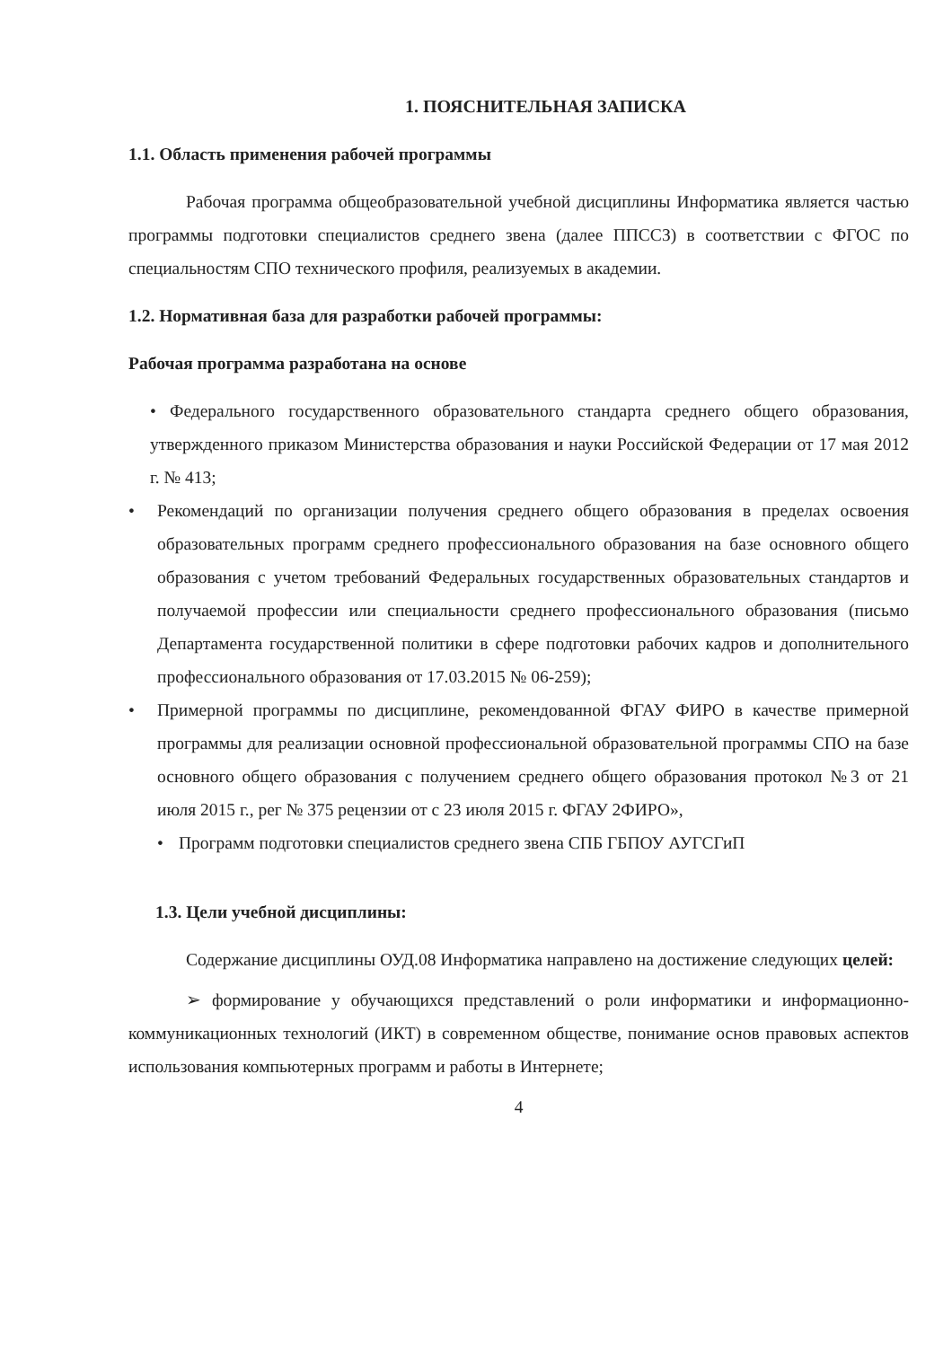1. ПОЯСНИТЕЛЬНАЯ ЗАПИСКА
1.1. Область применения рабочей программы
Рабочая программа общеобразовательной учебной дисциплины Информатика является частью программы подготовки специалистов среднего звена (далее ППССЗ) в соответствии с ФГОС по специальностям СПО технического профиля, реализуемых в академии.
1.2. Нормативная база для разработки рабочей программы:
Рабочая программа разработана на основе
• Федерального государственного образовательного стандарта среднего общего образования, утвержденного приказом Министерства образования и науки Российской Федерации от 17 мая 2012 г. № 413;
• Рекомендаций по организации получения среднего общего образования в пределах освоения образовательных программ среднего профессионального образования на базе основного общего образования с учетом требований Федеральных государственных образовательных стандартов и получаемой профессии или специальности среднего профессионального образования (письмо Департамента государственной политики в сфере подготовки рабочих кадров и дополнительного профессионального образования от 17.03.2015 № 06-259);
• Примерной программы по дисциплине, рекомендованной ФГАУ ФИРО в качестве примерной программы для реализации основной профессиональной образовательной программы СПО на базе основного общего образования с получением среднего общего образования протокол №3 от 21 июля 2015 г., рег № 375 рецензии от с 23 июля 2015 г. ФГАУ 2ФИРО»,
• Программ подготовки специалистов среднего звена СПБ ГБПОУ АУГСГиП
1.3. Цели учебной дисциплины:
Содержание дисциплины ОУД.08 Информатика направлено на достижение следующих целей:
➢ формирование у обучающихся представлений о роли информатики и информационно-коммуникационных технологий (ИКТ) в современном обществе, понимание основ правовых аспектов использования компьютерных программ и работы в Интернете;
4